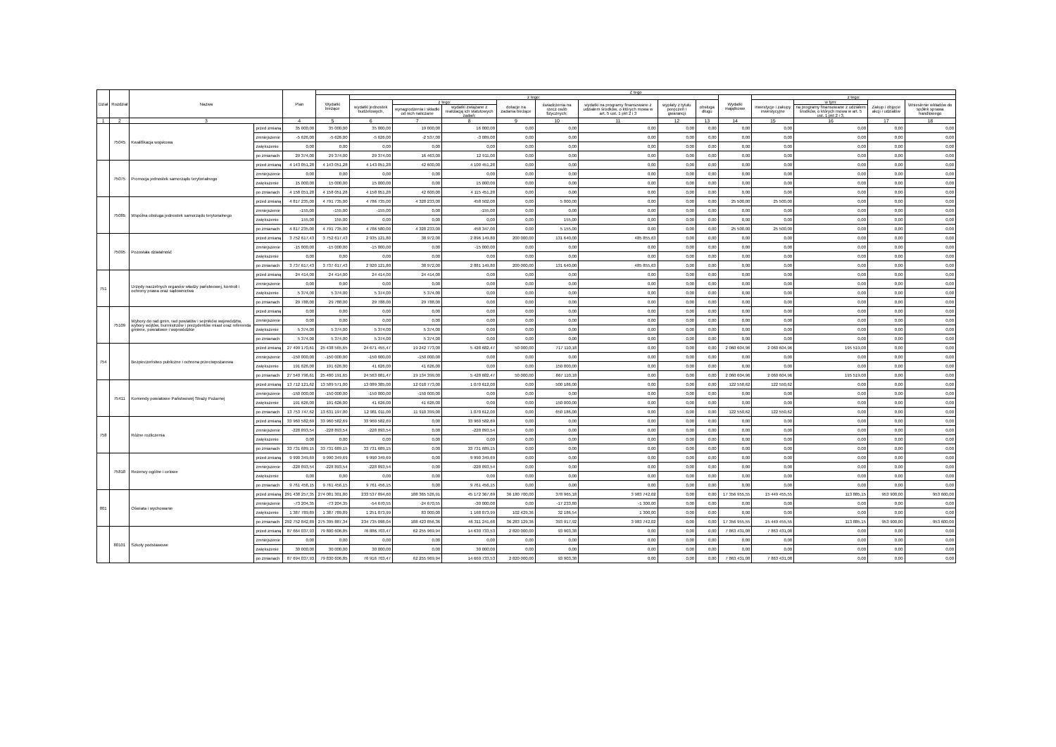| Dział | Rozdział | Nazwa | | Plan | Z tego | | | | | | | | | | | | | |
| --- | --- | --- | --- | --- | --- | --- | --- | --- | --- | --- | --- | --- | --- | --- | --- | --- | --- | --- |
| | | | | | Wydatki bieżące | z tego: | | | | | | | | Wydatki majątkowe | z tego: | | | |
| | | | | | | wydatki jednostek budżetowych, | z tego: | | dotacje na zadania bieżące | świadczenia na rzecz osób fizycznych; | wydatki na programy finansowane z udziałem środków, o których mowa w art. 5 ust. 1 pkt 2 i 3 | wypłaty z tytułu poręczeń i gwarancji | obsługa długu | | inwestycje i zakupy inwestycyjne | w tym: | Zakup i objęcie akcji i udziałów | Wniesienie wkładów do spółek sprawa handlowego |
| | | | | | | | wynagrodzenia i składki od nich naliczane | wydatki związane z realizacją ich statutowych zadań; | | | | | | | | na programy finansowane z udziałem środków, o których mowa w art. 5 ust. 1 pkt 2 i 3, | | |
| 1 | 2 | 3 | | 4 | 5 | 6 | 7 | 8 | 9 | 10 | 11 | 12 | 13 | 14 | 15 | 16 | 17 | 18 |
| | 75045 | Kwalifikacja wojskowa | przed zmianą | 35 000,00 | 35 000,00 | 35 000,00 | 19 000,00 | 16 000,00 | 0,00 | 0,00 | 0,00 | 0,00 | 0,00 | 0,00 | 0,00 | 0,00 | 0,00 | 0,00 |
| | | | zmniejszenie | -5 626,00 | -5 626,00 | -5 626,00 | -2 537,00 | -3 089,00 | 0,00 | 0,00 | 0,00 | 0,00 | 0,00 | 0,00 | 0,00 | 0,00 | 0,00 | 0,00 |
| | | | zwiększenie | 0,00 | 0,00 | 0,00 | 0,00 | 0,00 | 0,00 | 0,00 | 0,00 | 0,00 | 0,00 | 0,00 | 0,00 | 0,00 | 0,00 | 0,00 |
| | | | po zmianach | 29 374,00 | 29 374,00 | 29 374,00 | 16 463,00 | 12 911,00 | 0,00 | 0,00 | 0,00 | 0,00 | 0,00 | 0,00 | 0,00 | 0,00 | 0,00 | 0,00 |
| | 75075 | Promocja jednostek samorządu terytorialnego | przed zmianą | 4 143 051,28 | 4 143 051,28 | 4 143 051,28 | 42 600,00 | 4 100 451,28 | 0,00 | 0,00 | 0,00 | 0,00 | 0,00 | 0,00 | 0,00 | 0,00 | 0,00 | 0,00 |
| | | | zmniejszenie | 0,00 | 0,00 | 0,00 | 0,00 | 0,00 | 0,00 | 0,00 | 0,00 | 0,00 | 0,00 | 0,00 | 0,00 | 0,00 | 0,00 | 0,00 |
| | | | zwiększenie | 15 000,00 | 15 000,00 | 15 000,00 | 0,00 | 15 000,00 | 0,00 | 0,00 | 0,00 | 0,00 | 0,00 | 0,00 | 0,00 | 0,00 | 0,00 | 0,00 |
| | | | po zmianach | 4 158 051,28 | 4 158 051,28 | 4 158 051,28 | 42 600,00 | 4 115 451,28 | 0,00 | 0,00 | 0,00 | 0,00 | 0,00 | 0,00 | 0,00 | 0,00 | 0,00 | 0,00 |
| | 75085 | Wspólna obsługa jednostek samorządu terytorialnego | przed zmianą | 4 817 235,00 | 4 791 735,00 | 4 786 735,00 | 4 328 233,00 | 458 502,00 | 0,00 | 5 000,00 | 0,00 | 0,00 | 0,00 | 25 500,00 | 25 500,00 | 0,00 | 0,00 | 0,00 |
| | | | zmniejszenie | -155,00 | -155,00 | -155,00 | 0,00 | -155,00 | 0,00 | 0,00 | 0,00 | 0,00 | 0,00 | 0,00 | 0,00 | 0,00 | 0,00 | 0,00 |
| | | | zwiększenie | 155,00 | 155,00 | 0,00 | 0,00 | 0,00 | 0,00 | 155,00 | 0,00 | 0,00 | 0,00 | 0,00 | 0,00 | 0,00 | 0,00 | 0,00 |
| | | | po zmianach | 4 817 235,00 | 4 791 735,00 | 4 786 580,00 | 4 328 233,00 | 458 347,00 | 0,00 | 5 155,00 | 0,00 | 0,00 | 0,00 | 25 500,00 | 25 500,00 | 0,00 | 0,00 | 0,00 |
| | 75095 | Pozostała działalność | przed zmianą | 3 752 617,43 | 3 752 617,43 | 2 935 121,80 | 38 972,00 | 2 896 149,80 | 200 000,00 | 131 640,00 | 485 855,63 | 0,00 | 0,00 | 0,00 | 0,00 | 0,00 | 0,00 | 0,00 |
| | | | zmniejszenie | -15 000,00 | -15 000,00 | -15 000,00 | 0,00 | -15 000,00 | 0,00 | 0,00 | 0,00 | 0,00 | 0,00 | 0,00 | 0,00 | 0,00 | 0,00 | 0,00 |
| | | | zwiększenie | 0,00 | 0,00 | 0,00 | 0,00 | 0,00 | 0,00 | 0,00 | 0,00 | 0,00 | 0,00 | 0,00 | 0,00 | 0,00 | 0,00 | 0,00 |
| | | | po zmianach | 3 737 617,43 | 3 737 617,43 | 2 920 121,80 | 38 972,00 | 2 881 149,80 | 200 000,00 | 131 640,00 | 485 855,63 | 0,00 | 0,00 | 0,00 | 0,00 | 0,00 | 0,00 | 0,00 |
| 751 | | Urzędy naczelnych organów władzy państwowej, kontroli i ochrony prawa oraz sądownictwa | przed zmianą | 24 414,00 | 24 414,00 | 24 414,00 | 24 414,00 | 0,00 | 0,00 | 0,00 | 0,00 | 0,00 | 0,00 | 0,00 | 0,00 | 0,00 | 0,00 | 0,00 |
| | | | zmniejszenie | 0,00 | 0,00 | 0,00 | 0,00 | 0,00 | 0,00 | 0,00 | 0,00 | 0,00 | 0,00 | 0,00 | 0,00 | 0,00 | 0,00 | 0,00 |
| | | | zwiększenie | 5 374,00 | 5 374,00 | 5 374,00 | 5 374,00 | 0,00 | 0,00 | 0,00 | 0,00 | 0,00 | 0,00 | 0,00 | 0,00 | 0,00 | 0,00 | 0,00 |
| | | | po zmianach | 29 788,00 | 29 788,00 | 29 788,00 | 29 788,00 | 0,00 | 0,00 | 0,00 | 0,00 | 0,00 | 0,00 | 0,00 | 0,00 | 0,00 | 0,00 | 0,00 |
| | 75109 | Wybory do rad gmin, rad powiatów i sejmików województw, wybory wójtów, burmistrzów i prezydentów miast oraz referenda gminne, powiatowe i wojewódzkie | przed zmianą | 0,00 | 0,00 | 0,00 | 0,00 | 0,00 | 0,00 | 0,00 | 0,00 | 0,00 | 0,00 | 0,00 | 0,00 | 0,00 | 0,00 | 0,00 |
| | | | zmniejszenie | 0,00 | 0,00 | 0,00 | 0,00 | 0,00 | 0,00 | 0,00 | 0,00 | 0,00 | 0,00 | 0,00 | 0,00 | 0,00 | 0,00 | 0,00 |
| | | | zwiększenie | 5 374,00 | 5 374,00 | 5 374,00 | 5 374,00 | 0,00 | 0,00 | 0,00 | 0,00 | 0,00 | 0,00 | 0,00 | 0,00 | 0,00 | 0,00 | 0,00 |
| | | | po zmianach | 5 374,00 | 5 374,00 | 5 374,00 | 5 374,00 | 0,00 | 0,00 | 0,00 | 0,00 | 0,00 | 0,00 | 0,00 | 0,00 | 0,00 | 0,00 | 0,00 |
| 754 | | Bezpieczeństwo publiczne i ochrona przeciwpożarowa | przed zmianą | 27 499 170,61 | 25 438 565,65 | 24 671 455,47 | 19 242 773,00 | 5 428 682,47 | 50 000,00 | 717 110,18 | 0,00 | 0,00 | 0,00 | 2 060 604,96 | 2 060 604,96 | 195 519,00 | 0,00 | 0,00 |
| | | | zmniejszenie | -150 000,00 | -150 000,00 | -150 000,00 | -150 000,00 | 0,00 | 0,00 | 0,00 | 0,00 | 0,00 | 0,00 | 0,00 | 0,00 | 0,00 | 0,00 | 0,00 |
| | | | zwiększenie | 191 626,00 | 191 626,00 | 41 626,00 | 41 626,00 | 0,00 | 0,00 | 150 000,00 | 0,00 | 0,00 | 0,00 | 0,00 | 0,00 | 0,00 | 0,00 | 0,00 |
| | | | po zmianach | 27 540 796,61 | 25 480 191,65 | 24 563 081,47 | 19 134 399,00 | 5 428 682,47 | 50 000,00 | 867 110,18 | 0,00 | 0,00 | 0,00 | 2 060 604,96 | 2 060 604,96 | 195 519,00 | 0,00 | 0,00 |
| | 75411 | Komendy powiatowe Państwowej Straży Pożarnej | przed zmianą | 13 712 121,62 | 13 589 571,00 | 13 089 385,00 | 12 018 773,00 | 1 070 612,00 | 0,00 | 500 186,00 | 0,00 | 0,00 | 0,00 | 122 550,62 | 122 550,62 | 0,00 | 0,00 | 0,00 |
| | | | zmniejszenie | -150 000,00 | -150 000,00 | -150 000,00 | -150 000,00 | 0,00 | 0,00 | 0,00 | 0,00 | 0,00 | 0,00 | 0,00 | 0,00 | 0,00 | 0,00 | 0,00 |
| | | | zwiększenie | 191 626,00 | 191 626,00 | 41 626,00 | 41 626,00 | 0,00 | 0,00 | 150 000,00 | 0,00 | 0,00 | 0,00 | 0,00 | 0,00 | 0,00 | 0,00 | 0,00 |
| | | | po zmianach | 13 753 747,62 | 13 631 197,00 | 12 981 011,00 | 11 910 399,00 | 1 070 612,00 | 0,00 | 650 186,00 | 0,00 | 0,00 | 0,00 | 122 550,62 | 122 550,62 | 0,00 | 0,00 | 0,00 |
| 758 | | Różne rozliczenia | przed zmianą | 33 960 582,69 | 33 960 582,69 | 33 960 582,69 | 0,00 | 33 960 582,69 | 0,00 | 0,00 | 0,00 | 0,00 | 0,00 | 0,00 | 0,00 | 0,00 | 0,00 | 0,00 |
| | | | zmniejszenie | -228 893,54 | -228 893,54 | -228 893,54 | 0,00 | -228 893,54 | 0,00 | 0,00 | 0,00 | 0,00 | 0,00 | 0,00 | 0,00 | 0,00 | 0,00 | 0,00 |
| | | | zwiększenie | 0,00 | 0,00 | 0,00 | 0,00 | 0,00 | 0,00 | 0,00 | 0,00 | 0,00 | 0,00 | 0,00 | 0,00 | 0,00 | 0,00 | 0,00 |
| | | | po zmianach | 33 731 689,15 | 33 731 689,15 | 33 731 689,15 | 0,00 | 33 731 689,15 | 0,00 | 0,00 | 0,00 | 0,00 | 0,00 | 0,00 | 0,00 | 0,00 | 0,00 | 0,00 |
| | 75818 | Rezerwy ogólne i celowe | przed zmianą | 9 990 349,69 | 9 990 349,69 | 9 990 349,69 | 0,00 | 9 990 349,69 | 0,00 | 0,00 | 0,00 | 0,00 | 0,00 | 0,00 | 0,00 | 0,00 | 0,00 | 0,00 |
| | | | zmniejszenie | -228 893,54 | -228 893,54 | -228 893,54 | 0,00 | -228 893,54 | 0,00 | 0,00 | 0,00 | 0,00 | 0,00 | 0,00 | 0,00 | 0,00 | 0,00 | 0,00 |
| | | | zwiększenie | 0,00 | 0,00 | 0,00 | 0,00 | 0,00 | 0,00 | 0,00 | 0,00 | 0,00 | 0,00 | 0,00 | 0,00 | 0,00 | 0,00 | 0,00 |
| | | | po zmianach | 9 761 456,15 | 9 761 456,15 | 9 761 456,15 | 0,00 | 9 761 456,15 | 0,00 | 0,00 | 0,00 | 0,00 | 0,00 | 0,00 | 0,00 | 0,00 | 0,00 | 0,00 |
| 801 | | Oświata i wychowanie | przed zmianą | 291 438 257,35 | 274 081 301,80 | 233 537 894,60 | 188 365 526,91 | 45 172 367,69 | 36 180 700,00 | 378 965,18 | 3 983 742,02 | 0,00 | 0,00 | 17 356 955,55 | 15 449 455,55 | 113 885,15 | 953 900,00 | 953 600,00 |
| | | | zmniejszenie | -73 204,35 | -73 204,35 | -54 670,55 | -24 670,55 | -30 000,00 | 0,00 | -17 233,80 | -1 300,00 | 0,00 | 0,00 | 0,00 | 0,00 | 0,00 | 0,00 | 0,00 |
| | | | zwiększenie | 1 387 789,89 | 1 387 789,89 | 1 251 873,99 | 83 000,00 | 1 168 873,99 | 102 429,36 | 32 186,54 | 1 300,00 | 0,00 | 0,00 | 0,00 | 0,00 | 0,00 | 0,00 | 0,00 |
| | | | po zmianach | 292 752 842,89 | 275 395 887,34 | 234 735 098,04 | 188 423 856,36 | 46 311 241,68 | 36 283 129,36 | 393 917,92 | 3 983 742,02 | 0,00 | 0,00 | 17 356 955,55 | 15 449 455,55 | 113 885,15 | 953 900,00 | 953 600,00 |
| | 80101 | Szkoły podstawowe | przed zmianą | 87 664 037,93 | 79 800 606,85 | 76 886 703,47 | 62 255 969,94 | 14 630 733,53 | 2 820 000,00 | 93 903,38 | 0,00 | 0,00 | 0,00 | 7 863 431,08 | 7 863 431,08 | 0,00 | 0,00 | 0,00 |
| | | | zmniejszenie | 0,00 | 0,00 | 0,00 | 0,00 | 0,00 | 0,00 | 0,00 | 0,00 | 0,00 | 0,00 | 0,00 | 0,00 | 0,00 | 0,00 | 0,00 |
| | | | zwiększenie | 30 000,00 | 30 000,00 | 30 000,00 | 0,00 | 30 000,00 | 0,00 | 0,00 | 0,00 | 0,00 | 0,00 | 0,00 | 0,00 | 0,00 | 0,00 | 0,00 |
| | | | po zmianach | 87 694 037,93 | 79 830 606,85 | 76 916 703,47 | 62 255 969,94 | 14 660 733,53 | 2 820 000,00 | 93 903,38 | 0,00 | 0,00 | 0,00 | 7 863 431,08 | 7 863 431,08 | 0,00 | 0,00 | 0,00 |